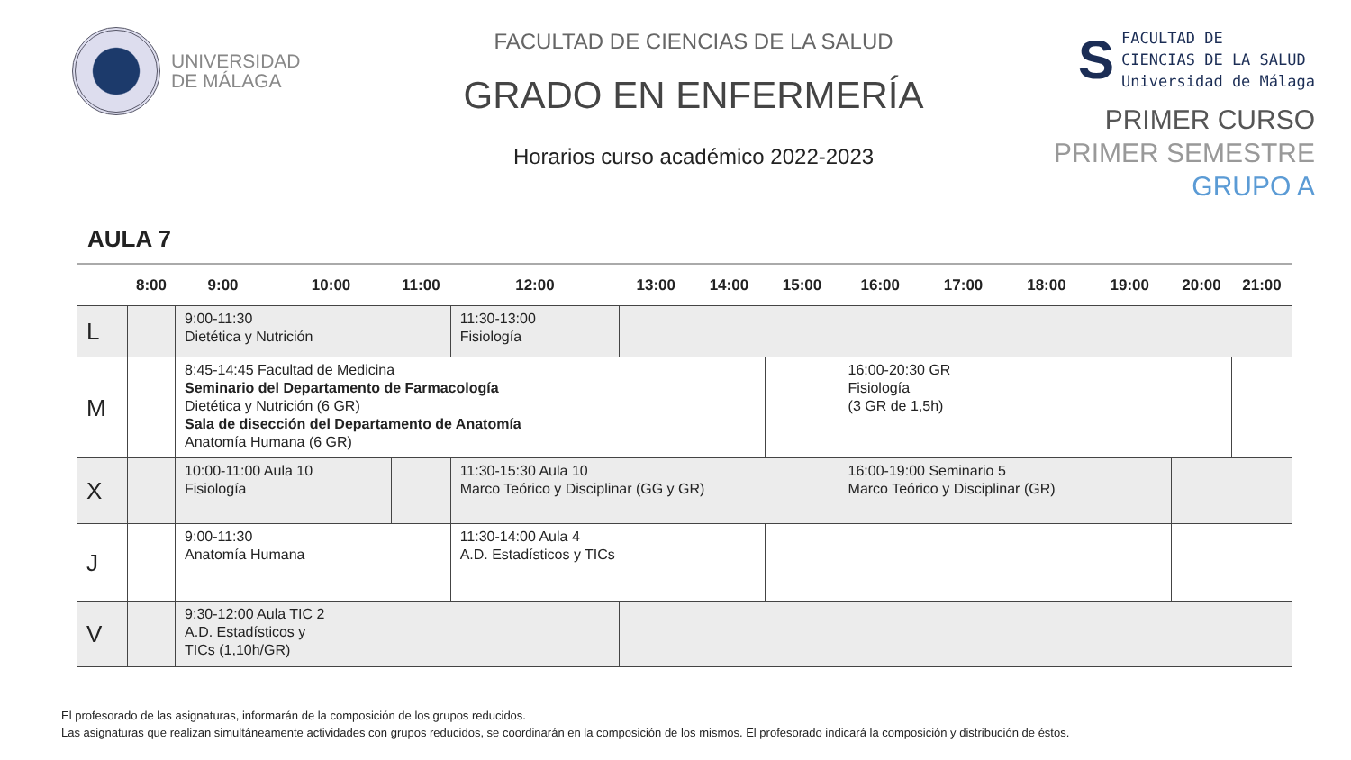UNIVERSIDAD
DE MÁLAGA
FACULTAD DE CIENCIAS DE LA SALUD
GRADO EN ENFERMERÍA
Horarios curso académico 2022-2023
S
FACULTAD DE
CIENCIAS DE LA SALUD
Universidad de Málaga
PRIMER CURSO
PRIMER SEMESTRE
GRUPO A
AULA 7
| | 8:00 | 9:00 | 10:00 | 11:00 | 12:00 | 13:00 | 14:00 | 15:00 | 16:00 | 17:00 | 18:00 | 19:00 | 20:00 | 21:00 |
| --- | --- | --- | --- | --- | --- | --- | --- | --- | --- | --- | --- | --- | --- | --- |
| L | | 9:00-11:30 Dietética y Nutrición | | | 11:30-13:00 Fisiología | | | | | | | | | |
| M | | 8:45-14:45 Facultad de Medicina Seminario del Departamento de Farmacología Dietética y Nutrición (6 GR) Sala de disección del Departamento de Anatomía Anatomía Humana (6 GR) | | | | | | | 16:00-20:30 GR Fisiología (3 GR de 1,5h) | | | | | |
| X | | 10:00-11:00 Aula 10 Fisiología | | | 11:30-15:30 Aula 10 Marco Teórico y Disciplinar (GG y GR) | | | | 16:00-19:00 Seminario 5 Marco Teórico y Disciplinar (GR) | | | | | |
| J | | 9:00-11:30 Anatomía Humana | | | 11:30-14:00 Aula 4 A.D. Estadísticos y TICs | | | | | | | | | |
| V | | 9:30-12:00 Aula TIC 2 A.D. Estadísticos y TICs (1,10h/GR) | | | | | | | | | | | | |
El profesorado de las asignaturas, informarán de la composición de los grupos reducidos.
Las asignaturas que realizan simultáneamente actividades con grupos reducidos, se coordinarán en la composición de los mismos. El profesorado indicará la composición y distribución de éstos.